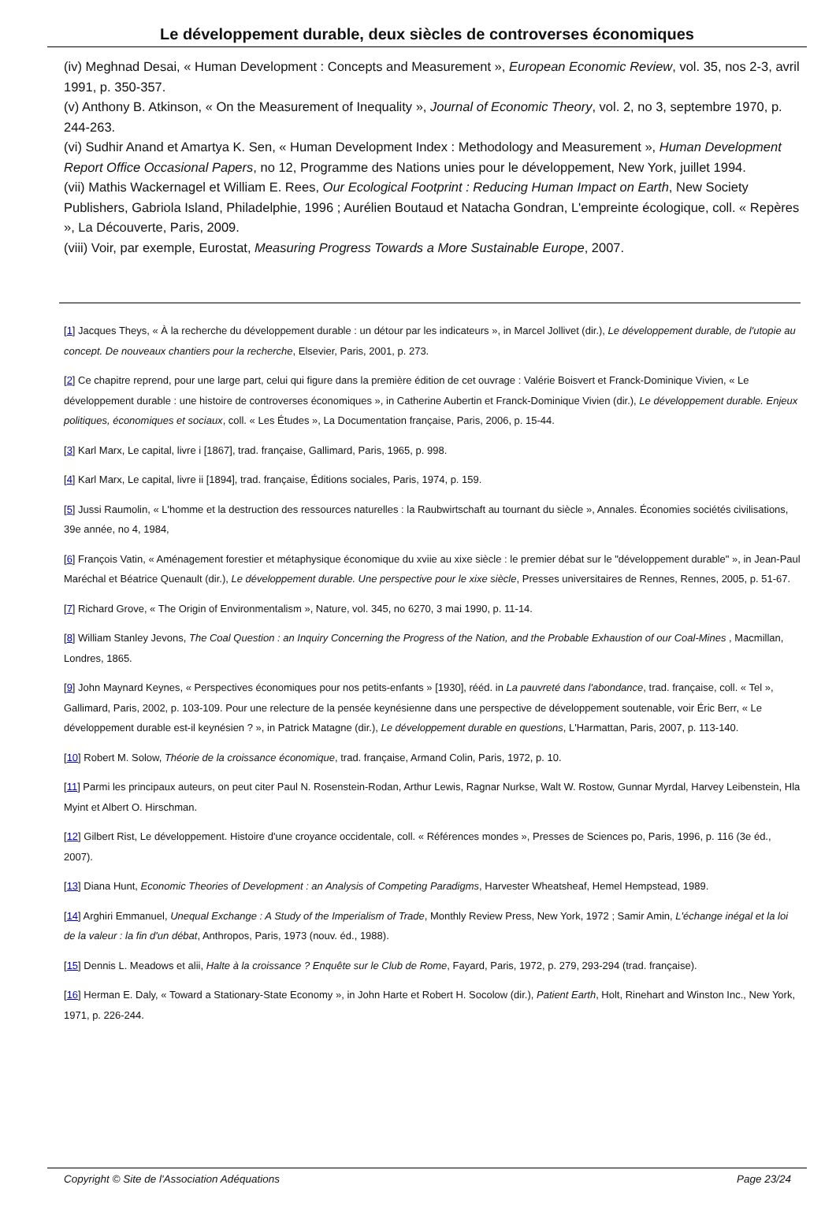Le développement durable, deux siècles de controverses économiques
(iv) Meghnad Desai, « Human Development : Concepts and Measurement », European Economic Review, vol. 35, nos 2-3, avril 1991, p. 350-357.
(v) Anthony B. Atkinson, « On the Measurement of Inequality », Journal of Economic Theory, vol. 2, no 3, septembre 1970, p. 244-263.
(vi) Sudhir Anand et Amartya K. Sen, « Human Development Index : Methodology and Measurement », Human Development Report Office Occasional Papers, no 12, Programme des Nations unies pour le développement, New York, juillet 1994.
(vii) Mathis Wackernagel et William E. Rees, Our Ecological Footprint : Reducing Human Impact on Earth, New Society Publishers, Gabriola Island, Philadelphie, 1996 ; Aurélien Boutaud et Natacha Gondran, L'empreinte écologique, coll. « Repères », La Découverte, Paris, 2009.
(viii) Voir, par exemple, Eurostat, Measuring Progress Towards a More Sustainable Europe, 2007.
[1] Jacques Theys, « À la recherche du développement durable : un détour par les indicateurs », in Marcel Jollivet (dir.), Le développement durable, de l'utopie au concept. De nouveaux chantiers pour la recherche, Elsevier, Paris, 2001, p. 273.
[2] Ce chapitre reprend, pour une large part, celui qui figure dans la première édition de cet ouvrage : Valérie Boisvert et Franck-Dominique Vivien, « Le développement durable : une histoire de controverses économiques », in Catherine Aubertin et Franck-Dominique Vivien (dir.), Le développement durable. Enjeux politiques, économiques et sociaux, coll. « Les Études », La Documentation française, Paris, 2006, p. 15-44.
[3] Karl Marx, Le capital, livre i [1867], trad. française, Gallimard, Paris, 1965, p. 998.
[4] Karl Marx, Le capital, livre ii [1894], trad. française, Éditions sociales, Paris, 1974, p. 159.
[5] Jussi Raumolin, « L'homme et la destruction des ressources naturelles : la Raubwirtschaft au tournant du siècle », Annales. Économies sociétés civilisations, 39e année, no 4, 1984,
[6] François Vatin, « Aménagement forestier et métaphysique économique du xviie au xixe siècle : le premier débat sur le "développement durable" », in Jean-Paul Maréchal et Béatrice Quenault (dir.), Le développement durable. Une perspective pour le xixe siècle, Presses universitaires de Rennes, Rennes, 2005, p. 51-67.
[7] Richard Grove, « The Origin of Environmentalism », Nature, vol. 345, no 6270, 3 mai 1990, p. 11-14.
[8] William Stanley Jevons, The Coal Question : an Inquiry Concerning the Progress of the Nation, and the Probable Exhaustion of our Coal-Mines , Macmillan, Londres, 1865.
[9] John Maynard Keynes, « Perspectives économiques pour nos petits-enfants » [1930], rééd. in La pauvreté dans l'abondance, trad. française, coll. « Tel », Gallimard, Paris, 2002, p. 103-109. Pour une relecture de la pensée keynésienne dans une perspective de développement soutenable, voir Éric Berr, « Le développement durable est-il keynésien ? », in Patrick Matagne (dir.), Le développement durable en questions, L'Harmattan, Paris, 2007, p. 113-140.
[10] Robert M. Solow, Théorie de la croissance économique, trad. française, Armand Colin, Paris, 1972, p. 10.
[11] Parmi les principaux auteurs, on peut citer Paul N. Rosenstein-Rodan, Arthur Lewis, Ragnar Nurkse, Walt W. Rostow, Gunnar Myrdal, Harvey Leibenstein, Hla Myint et Albert O. Hirschman.
[12] Gilbert Rist, Le développement. Histoire d'une croyance occidentale, coll. « Références mondes », Presses de Sciences po, Paris, 1996, p. 116 (3e éd., 2007).
[13] Diana Hunt, Economic Theories of Development : an Analysis of Competing Paradigms, Harvester Wheatsheaf, Hemel Hempstead, 1989.
[14] Arghiri Emmanuel, Unequal Exchange : A Study of the Imperialism of Trade, Monthly Review Press, New York, 1972 ; Samir Amin, L'échange inégal et la loi de la valeur : la fin d'un débat, Anthropos, Paris, 1973 (nouv. éd., 1988).
[15] Dennis L. Meadows et alii, Halte à la croissance ? Enquête sur le Club de Rome, Fayard, Paris, 1972, p. 279, 293-294 (trad. française).
[16] Herman E. Daly, « Toward a Stationary-State Economy », in John Harte et Robert H. Socolow (dir.), Patient Earth, Holt, Rinehart and Winston Inc., New York, 1971, p. 226-244.
Copyright © Site de l'Association Adéquations Page 23/24